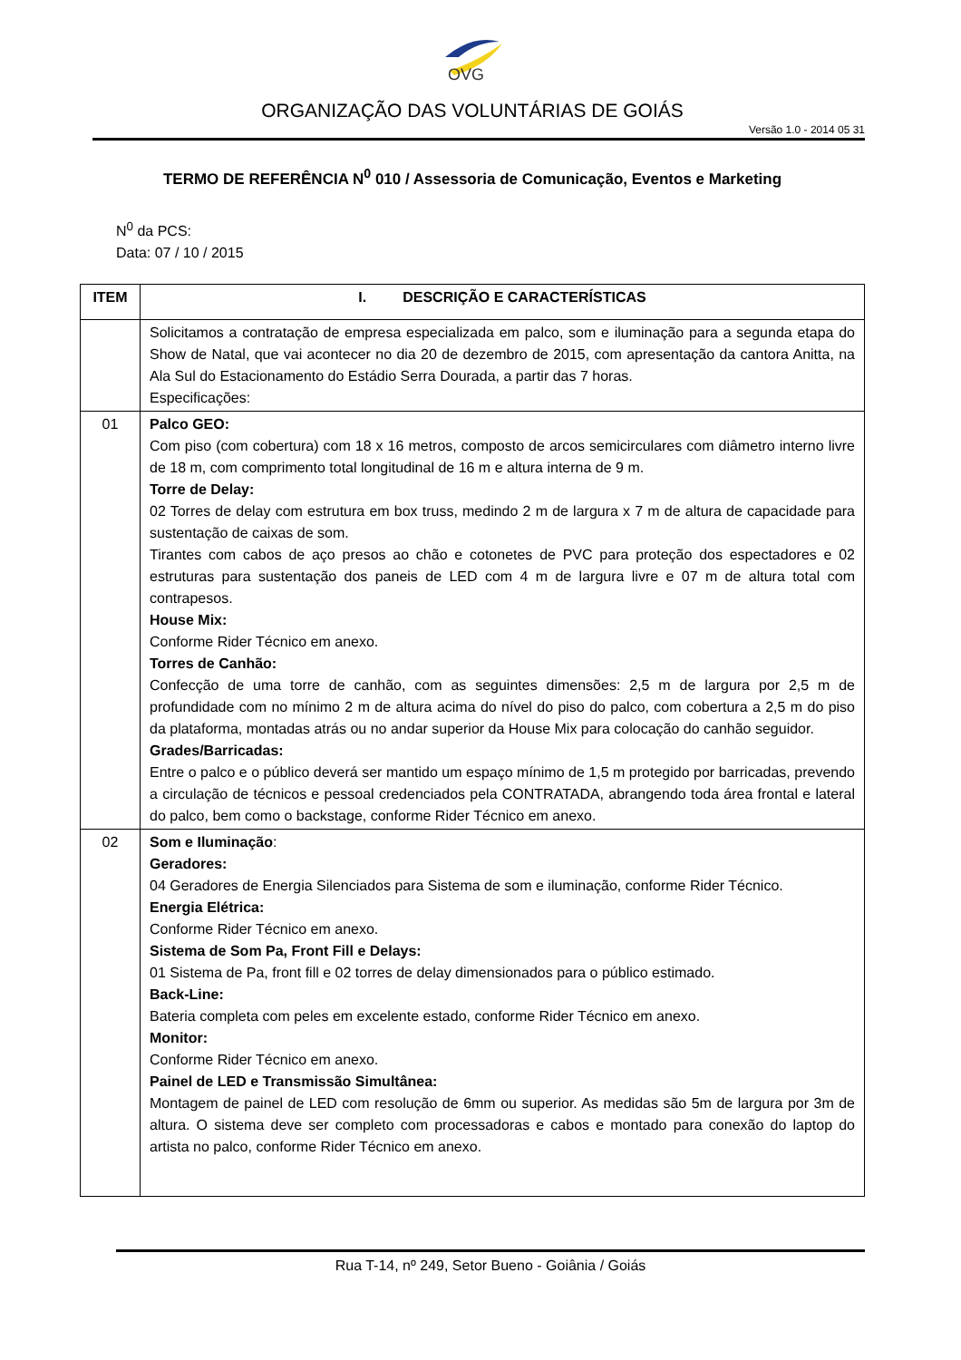OVG
ORGANIZAÇÃO DAS VOLUNTÁRIAS DE GOIÁS
Versão 1.0 - 2014 05 31
TERMO DE REFERÊNCIA N<sup>0</sup> 010 / Assessoria de Comunicação, Eventos e Marketing
N<sup>0</sup> da PCS:
Data: 07 / 10 / 2015
| ITEM | I. DESCRIÇÃO E CARACTERÍSTICAS |
| --- | --- |
| | Solicitamos a contratação de empresa especializada em palco, som e iluminação para a segunda etapa do Show de Natal, que vai acontecer no dia 20 de dezembro de 2015, com apresentação da cantora Anitta, na Ala Sul do Estacionamento do Estádio Serra Dourada, a partir das 7 horas. Especificações: |
| 01 | Palco GEO: Com piso (com cobertura) com 18 x 16 metros, composto de arcos semicirculares com diâmetro interno livre de 18 m, com comprimento total longitudinal de 16 m e altura interna de 9 m. Torre de Delay: 02 Torres de delay com estrutura em box truss, medindo 2 m de largura x 7 m de altura de capacidade para sustentação de caixas de som. Tirantes com cabos de aço presos ao chão e cotonetes de PVC para proteção dos espectadores e 02 estruturas para sustentação dos paneis de LED com 4 m de largura livre e 07 m de altura total com contrapesos. House Mix: Conforme Rider Técnico em anexo. Torres de Canhão: Confecção de uma torre de canhão, com as seguintes dimensões: 2,5 m de largura por 2,5 m de profundidade com no mínimo 2 m de altura acima do nível do piso do palco, com cobertura a 2,5 m do piso da plataforma, montadas atrás ou no andar superior da House Mix para colocação do canhão seguidor. Grades/Barricadas: Entre o palco e o público deverá ser mantido um espaço mínimo de 1,5 m protegido por barricadas, prevendo a circulação de técnicos e pessoal credenciados pela CONTRATADA, abrangendo toda área frontal e lateral do palco, bem como o backstage, conforme Rider Técnico em anexo. |
| 02 | Som e Iluminação : Geradores: 04 Geradores de Energia Silenciados para Sistema de som e iluminação, conforme Rider Técnico. Energia Elétrica: Conforme Rider Técnico em anexo. Sistema de Som Pa, Front Fill e Delays: 01 Sistema de Pa, front fill e 02 torres de delay dimensionados para o público estimado. Back-Line: Bateria completa com peles em excelente estado, conforme Rider Técnico em anexo. Monitor: Conforme Rider Técnico em anexo. Painel de LED e Transmissão Simultânea: Montagem de painel de LED com resolução de 6mm ou superior. As medidas são 5m de largura por 3m de altura. O sistema deve ser completo com processadoras e cabos e montado para conexão do laptop do artista no palco, conforme Rider Técnico em anexo. |
Rua T-14, nº 249, Setor Bueno - Goiânia / Goiás